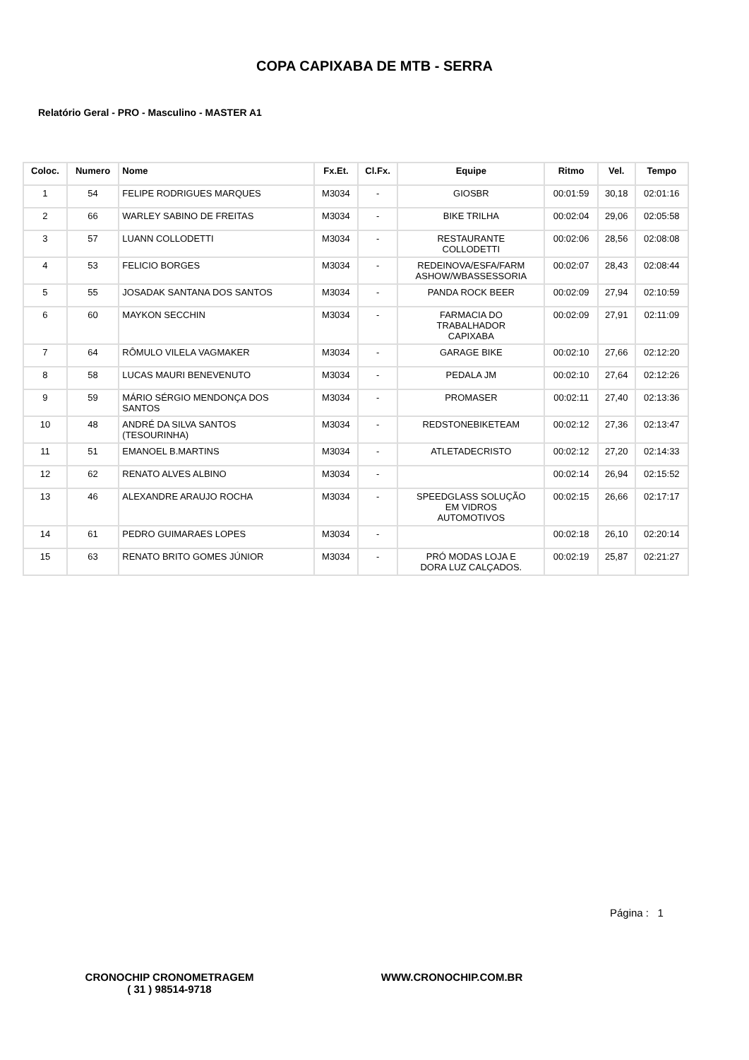COPA CAPIXABA DE MTB - SERRA
Relatório Geral - PRO - Masculino - MASTER A1
| Coloc. | Numero | Nome | Fx.Et. | Cl.Fx. | Equipe | Ritmo | Vel. | Tempo |
| --- | --- | --- | --- | --- | --- | --- | --- | --- |
| 1 | 54 | FELIPE RODRIGUES MARQUES | M3034 | - | GIOSBR | 00:01:59 | 30,18 | 02:01:16 |
| 2 | 66 | WARLEY SABINO DE FREITAS | M3034 | - | BIKE TRILHA | 00:02:04 | 29,06 | 02:05:58 |
| 3 | 57 | LUANN COLLODETTI | M3034 | - | RESTAURANTE COLLODETTI | 00:02:06 | 28,56 | 02:08:08 |
| 4 | 53 | FELICIO BORGES | M3034 | - | REDEINOVA/ESFA/FARM ASHOW/WBASSESSORIA | 00:02:07 | 28,43 | 02:08:44 |
| 5 | 55 | JOSADAK SANTANA DOS SANTOS | M3034 | - | PANDA ROCK BEER | 00:02:09 | 27,94 | 02:10:59 |
| 6 | 60 | MAYKON SECCHIN | M3034 | - | FARMACIA DO TRABALHADOR CAPIXABA | 00:02:09 | 27,91 | 02:11:09 |
| 7 | 64 | RÔMULO VILELA VAGMAKER | M3034 | - | GARAGE BIKE | 00:02:10 | 27,66 | 02:12:20 |
| 8 | 58 | LUCAS MAURI BENEVENUTO | M3034 | - | PEDALA JM | 00:02:10 | 27,64 | 02:12:26 |
| 9 | 59 | MÁRIO SÉRGIO MENDONÇA DOS SANTOS | M3034 | - | PROMASER | 00:02:11 | 27,40 | 02:13:36 |
| 10 | 48 | ANDRÉ DA SILVA SANTOS (TESOURINHA) | M3034 | - | REDSTONEBIKETEAM | 00:02:12 | 27,36 | 02:13:47 |
| 11 | 51 | EMANOEL B.MARTINS | M3034 | - | ATLETADECRISTO | 00:02:12 | 27,20 | 02:14:33 |
| 12 | 62 | RENATO ALVES ALBINO | M3034 | - | | 00:02:14 | 26,94 | 02:15:52 |
| 13 | 46 | ALEXANDRE ARAUJO ROCHA | M3034 | - | SPEEDGLASS SOLUÇÃO EM VIDROS AUTOMOTIVOS | 00:02:15 | 26,66 | 02:17:17 |
| 14 | 61 | PEDRO GUIMARAES LOPES | M3034 | - | | 00:02:18 | 26,10 | 02:20:14 |
| 15 | 63 | RENATO BRITO GOMES JÚNIOR | M3034 | - | PRÓ MODAS LOJA E DORA LUZ CALÇADOS. | 00:02:19 | 25,87 | 02:21:27 |
Página : 1
CRONOCHIP CRONOMETRAGEM
( 31 ) 98514-9718
WWW.CRONOCHIP.COM.BR